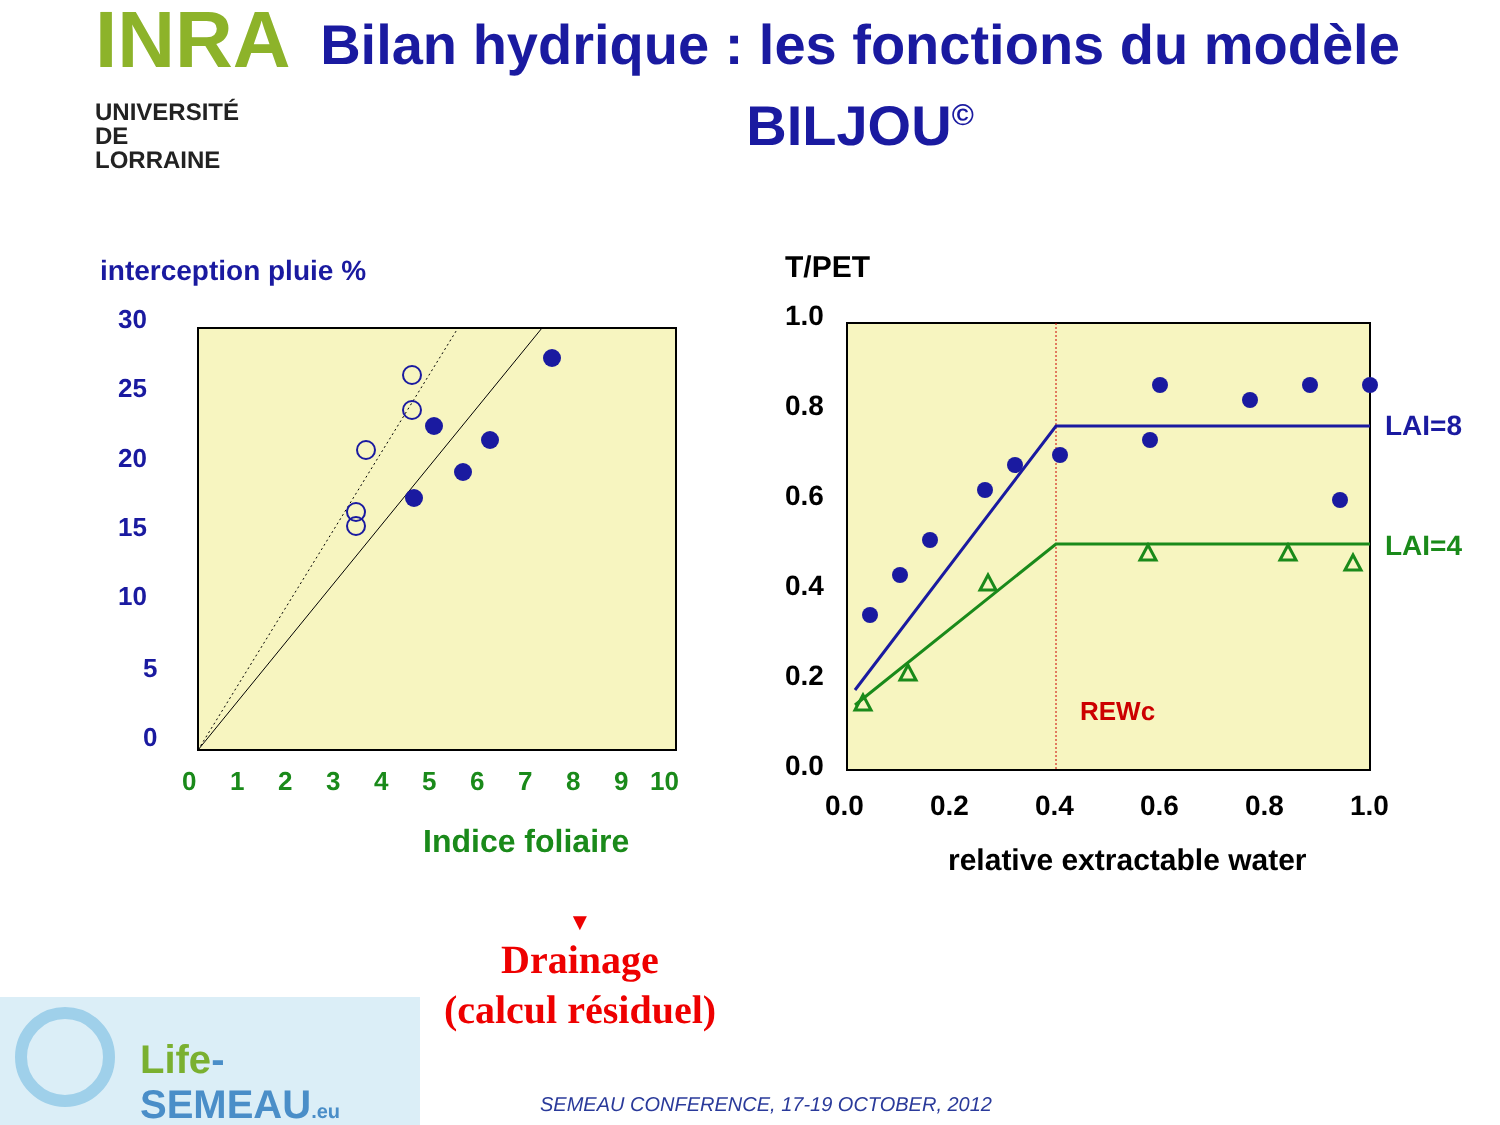INRA
UNIVERSITÉ
DE LORRAINE
Bilan hydrique : les fonctions du modèle BILJOU<sup>©</sup>
interception pluie %
30
25
20
15
10
5
0
0
1
2
3
4
5
6
7
8
9
10
Indice foliaire
T/PET
1.0
0.8
0.6
0.4
0.2
0.0
0.0
0.2
0.4
0.6
0.8
1.0
REWc
LAI=8
LAI=4
relative extractable water
▼
Drainage
(calcul résiduel)
Life-SEMEAU.eu
SEMEAU CONFERENCE, 17-19 OCTOBER, 2012